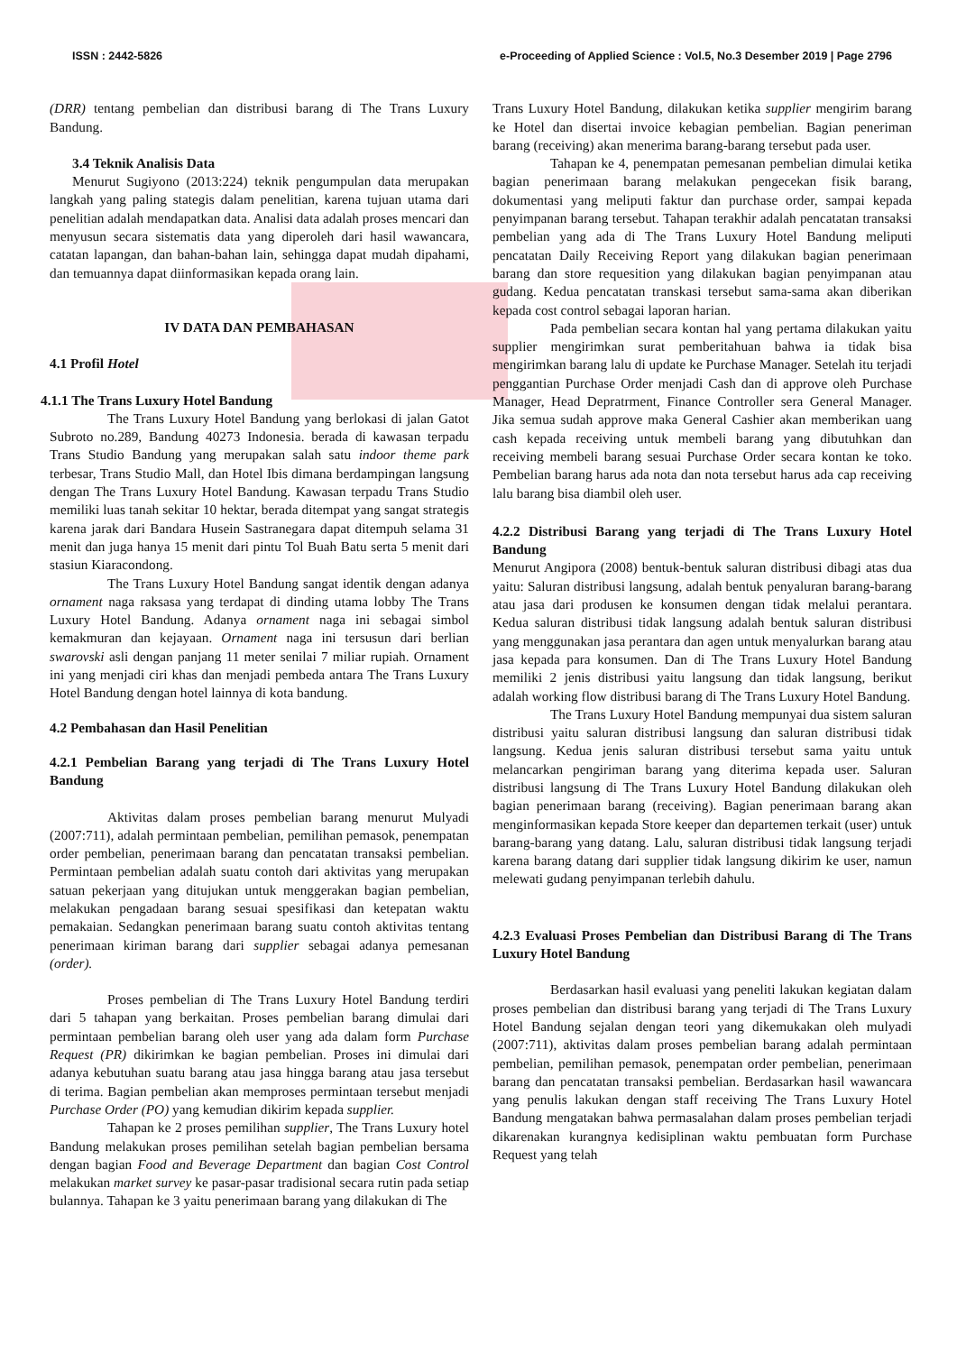ISSN : 2442-5826 e-Proceeding of Applied Science : Vol.5, No.3 Desember 2019 | Page 2796
(DRR) tentang pembelian dan distribusi barang di The Trans Luxury Bandung.
3.4 Teknik Analisis Data
Menurut Sugiyono (2013:224) teknik pengumpulan data merupakan langkah yang paling stategis dalam penelitian, karena tujuan utama dari penelitian adalah mendapatkan data. Analisi data adalah proses mencari dan menyusun secara sistematis data yang diperoleh dari hasil wawancara, catatan lapangan, dan bahan-bahan lain, sehingga dapat mudah dipahami, dan temuannya dapat diinformasikan kepada orang lain.
IV DATA DAN PEMBAHASAN
4.1 Profil Hotel
4.1.1 The Trans Luxury Hotel Bandung
The Trans Luxury Hotel Bandung yang berlokasi di jalan Gatot Subroto no.289, Bandung 40273 Indonesia. berada di kawasan terpadu Trans Studio Bandung yang merupakan salah satu indoor theme park terbesar, Trans Studio Mall, dan Hotel Ibis dimana berdampingan langsung dengan The Trans Luxury Hotel Bandung. Kawasan terpadu Trans Studio memiliki luas tanah sekitar 10 hektar, berada ditempat yang sangat strategis karena jarak dari Bandara Husein Sastranegara dapat ditempuh selama 31 menit dan juga hanya 15 menit dari pintu Tol Buah Batu serta 5 menit dari stasiun Kiaracondong.
The Trans Luxury Hotel Bandung sangat identik dengan adanya ornament naga raksasa yang terdapat di dinding utama lobby The Trans Luxury Hotel Bandung. Adanya ornament naga ini sebagai simbol kemakmuran dan kejayaan. Ornament naga ini tersusun dari berlian swarovski asli dengan panjang 11 meter senilai 7 miliar rupiah. Ornament ini yang menjadi ciri khas dan menjadi pembeda antara The Trans Luxury Hotel Bandung dengan hotel lainnya di kota bandung.
4.2 Pembahasan dan Hasil Penelitian
4.2.1 Pembelian Barang yang terjadi di The Trans Luxury Hotel Bandung
Aktivitas dalam proses pembelian barang menurut Mulyadi (2007:711), adalah permintaan pembelian, pemilihan pemasok, penempatan order pembelian, penerimaan barang dan pencatatan transaksi pembelian. Permintaan pembelian adalah suatu contoh dari aktivitas yang merupakan satuan pekerjaan yang ditujukan untuk menggerakan bagian pembelian, melakukan pengadaan barang sesuai spesifikasi dan ketepatan waktu pemakaian. Sedangkan penerimaan barang suatu contoh aktivitas tentang penerimaan kiriman barang dari supplier sebagai adanya pemesanan (order).
Proses pembelian di The Trans Luxury Hotel Bandung terdiri dari 5 tahapan yang berkaitan. Proses pembelian barang dimulai dari permintaan pembelian barang oleh user yang ada dalam form Purchase Request (PR) dikirimkan ke bagian pembelian. Proses ini dimulai dari adanya kebutuhan suatu barang atau jasa hingga barang atau jasa tersebut di terima. Bagian pembelian akan memproses permintaan tersebut menjadi Purchase Order (PO) yang kemudian dikirim kepada supplier.
Tahapan ke 2 proses pemilihan supplier, The Trans Luxury hotel Bandung melakukan proses pemilihan setelah bagian pembelian bersama dengan bagian Food and Beverage Department dan bagian Cost Control melakukan market survey ke pasar-pasar tradisional secara rutin pada setiap bulannya. Tahapan ke 3 yaitu penerimaan barang yang dilakukan di The
Trans Luxury Hotel Bandung, dilakukan ketika supplier mengirim barang ke Hotel dan disertai invoice kebagian pembelian. Bagian peneriman barang (receiving) akan menerima barang-barang tersebut pada user.
Tahapan ke 4, penempatan pemesanan pembelian dimulai ketika bagian penerimaan barang melakukan pengecekan fisik barang, dokumentasi yang meliputi faktur dan purchase order, sampai kepada penyimpanan barang tersebut. Tahapan terakhir adalah pencatatan transaksi pembelian yang ada di The Trans Luxury Hotel Bandung meliputi pencatatan Daily Receiving Report yang dilakukan bagian penerimaan barang dan store requesition yang dilakukan bagian penyimpanan atau gudang. Kedua pencatatan transkasi tersebut sama-sama akan diberikan kepada cost control sebagai laporan harian.
Pada pembelian secara kontan hal yang pertama dilakukan yaitu supplier mengirimkan surat pemberitahuan bahwa ia tidak bisa mengirimkan barang lalu di update ke Purchase Manager. Setelah itu terjadi penggantian Purchase Order menjadi Cash dan di approve oleh Purchase Manager, Head Depratrment, Finance Controller sera General Manager. Jika semua sudah approve maka General Cashier akan memberikan uang cash kepada receiving untuk membeli barang yang dibutuhkan dan receiving membeli barang sesuai Purchase Order secara kontan ke toko. Pembelian barang harus ada nota dan nota tersebut harus ada cap receiving lalu barang bisa diambil oleh user.
4.2.2 Distribusi Barang yang terjadi di The Trans Luxury Hotel Bandung
Menurut Angipora (2008) bentuk-bentuk saluran distribusi dibagi atas dua yaitu: Saluran distribusi langsung, adalah bentuk penyaluran barang-barang atau jasa dari produsen ke konsumen dengan tidak melalui perantara. Kedua saluran distribusi tidak langsung adalah bentuk saluran distribusi yang menggunakan jasa perantara dan agen untuk menyalurkan barang atau jasa kepada para konsumen. Dan di The Trans Luxury Hotel Bandung memiliki 2 jenis distribusi yaitu langsung dan tidak langsung, berikut adalah working flow distribusi barang di The Trans Luxury Hotel Bandung.
The Trans Luxury Hotel Bandung mempunyai dua sistem saluran distribusi yaitu saluran distribusi langsung dan saluran distribusi tidak langsung. Kedua jenis saluran distribusi tersebut sama yaitu untuk melancarkan pengiriman barang yang diterima kepada user. Saluran distribusi langsung di The Trans Luxury Hotel Bandung dilakukan oleh bagian penerimaan barang (receiving). Bagian penerimaan barang akan menginformasikan kepada Store keeper dan departemen terkait (user) untuk barang-barang yang datang. Lalu, saluran distribusi tidak langsung terjadi karena barang datang dari supplier tidak langsung dikirim ke user, namun melewati gudang penyimpanan terlebih dahulu.
4.2.3 Evaluasi Proses Pembelian dan Distribusi Barang di The Trans Luxury Hotel Bandung
Berdasarkan hasil evaluasi yang peneliti lakukan kegiatan dalam proses pembelian dan distribusi barang yang terjadi di The Trans Luxury Hotel Bandung sejalan dengan teori yang dikemukakan oleh mulyadi (2007:711), aktivitas dalam proses pembelian barang adalah permintaan pembelian, pemilihan pemasok, penempatan order pembelian, penerimaan barang dan pencatatan transaksi pembelian. Berdasarkan hasil wawancara yang penulis lakukan dengan staff receiving The Trans Luxury Hotel Bandung mengatakan bahwa permasalahan dalam proses pembelian terjadi dikarenakan kurangnya kedisiplinan waktu pembuatan form Purchase Request yang telah